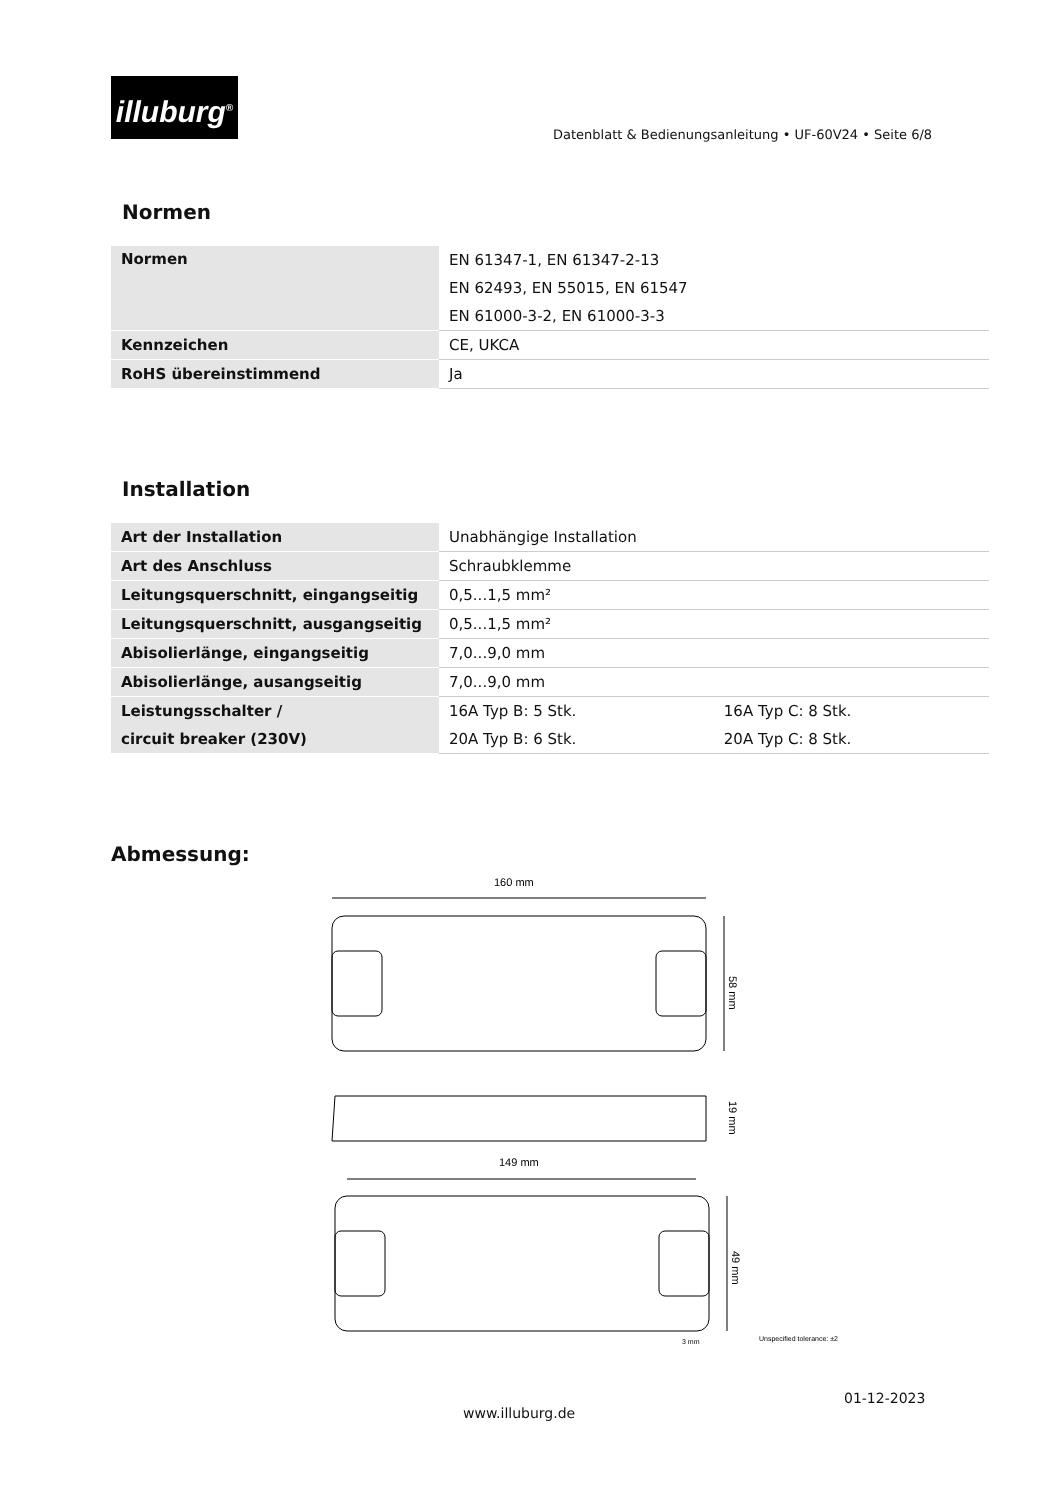illuburg<sup>®</sup>
Datenblatt & Bedienungsanleitung • UF-60V24 • Seite 6/8
Normen
| Normen | EN 61347-1, EN 61347-2-13 |
| | EN 62493, EN 55015, EN 61547 |
| | EN 61000-3-2, EN 61000-3-3 |
| Kennzeichen | CE, UKCA |
| RoHS übereinstimmend | Ja |
Installation
| Art der Installation | Unabhängige Installation | |
| Art des Anschluss | Schraubklemme | |
| Leitungsquerschnitt, eingangseitig | 0,5...1,5 mm² | |
| Leitungsquerschnitt, ausgangseitig | 0,5...1,5 mm² | |
| Abisolierlänge, eingangseitig | 7,0...9,0 mm | |
| Abisolierlänge, ausangseitig | 7,0...9,0 mm | |
| Leistungsschalter / | 16A Typ B: 5 Stk. | 16A Typ C: 8 Stk. |
| circuit breaker (230V) | 20A Typ B: 6 Stk. | 20A Typ C: 8 Stk. |
Abmessung:
160 mm
58 mm
19 mm
149 mm
49 mm
3 mm
Unspecified tolerance: ±2
01-12-2023
www.illuburg.de